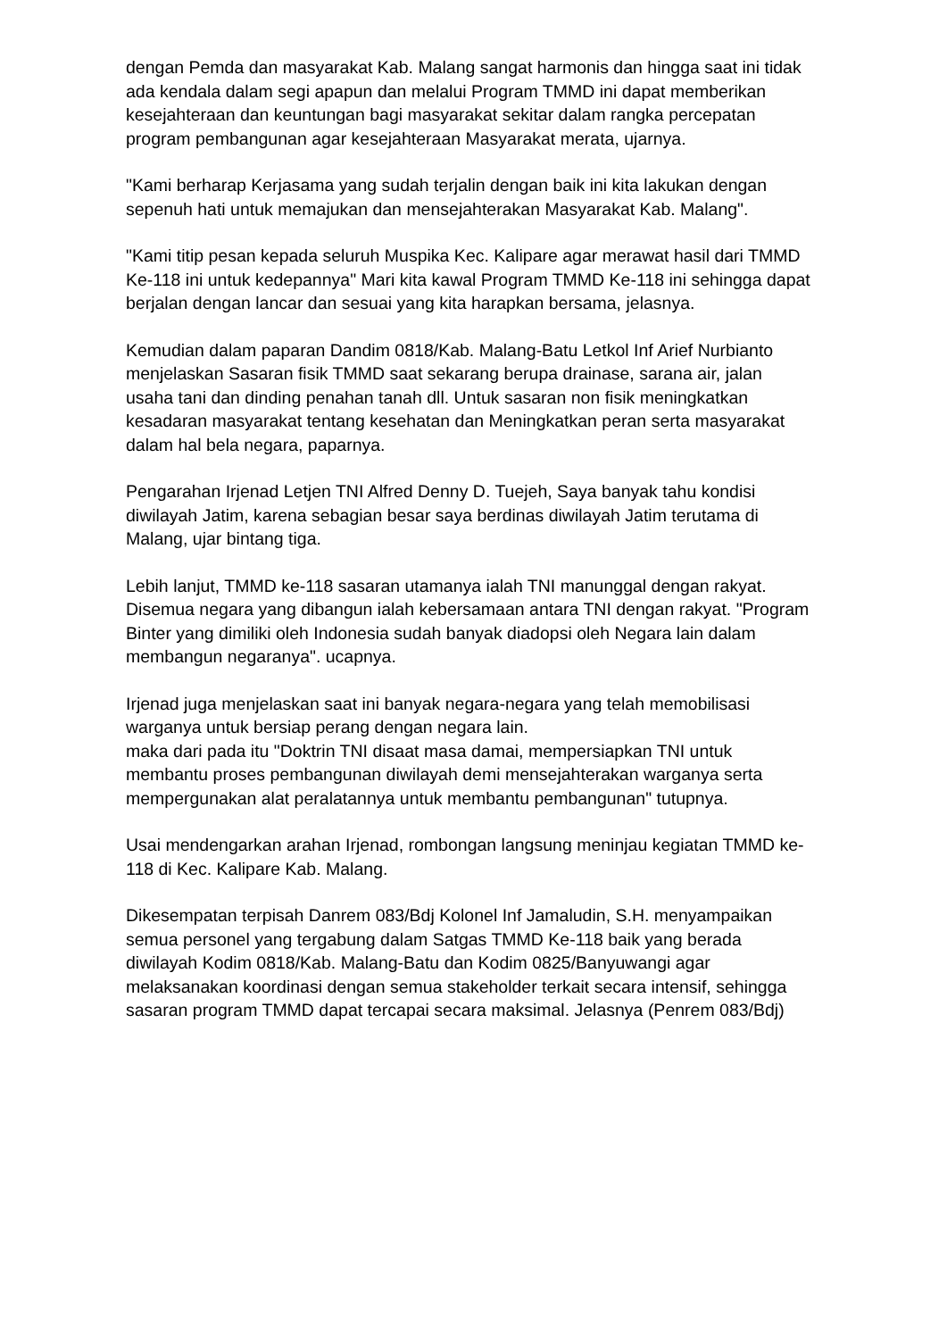dengan Pemda dan masyarakat Kab. Malang sangat harmonis dan hingga saat ini tidak ada kendala dalam segi apapun dan melalui Program TMMD ini dapat memberikan kesejahteraan dan keuntungan bagi masyarakat sekitar dalam rangka percepatan program pembangunan agar kesejahteraan Masyarakat merata, ujarnya.
"Kami berharap Kerjasama yang sudah terjalin dengan baik ini kita lakukan dengan sepenuh hati untuk memajukan dan mensejahterakan Masyarakat Kab. Malang".
"Kami titip pesan kepada seluruh Muspika Kec. Kalipare agar merawat hasil dari TMMD Ke-118 ini untuk kedepannya" Mari kita kawal Program TMMD Ke-118 ini sehingga dapat berjalan dengan lancar dan sesuai yang kita harapkan bersama, jelasnya.
Kemudian dalam paparan Dandim 0818/Kab. Malang-Batu Letkol Inf Arief Nurbianto menjelaskan Sasaran fisik TMMD saat sekarang berupa drainase, sarana air, jalan usaha tani dan dinding penahan tanah dll. Untuk sasaran non fisik meningkatkan kesadaran masyarakat tentang kesehatan dan Meningkatkan peran serta masyarakat dalam hal bela negara, paparnya.
Pengarahan Irjenad Letjen TNI Alfred Denny D. Tuejeh, Saya banyak tahu kondisi diwilayah Jatim, karena sebagian besar saya berdinas diwilayah Jatim terutama di Malang, ujar bintang tiga.
Lebih lanjut, TMMD ke-118 sasaran utamanya ialah TNI manunggal dengan rakyat. Disemua negara yang dibangun ialah kebersamaan antara TNI dengan rakyat. "Program Binter yang dimiliki oleh Indonesia sudah banyak diadopsi oleh Negara lain dalam membangun negaranya". ucapnya.
Irjenad juga menjelaskan saat ini banyak negara-negara yang telah memobilisasi warganya untuk bersiap perang dengan negara lain.
maka dari pada itu "Doktrin TNI disaat masa damai, mempersiapkan TNI untuk membantu proses pembangunan diwilayah demi mensejahterakan warganya serta mempergunakan alat peralatannya untuk membantu pembangunan" tutupnya.
Usai mendengarkan arahan Irjenad, rombongan langsung meninjau kegiatan TMMD ke-118 di Kec. Kalipare Kab. Malang.
Dikesempatan terpisah Danrem 083/Bdj Kolonel Inf Jamaludin, S.H. menyampaikan semua personel yang tergabung dalam Satgas TMMD Ke-118 baik yang berada diwilayah Kodim 0818/Kab. Malang-Batu dan Kodim 0825/Banyuwangi agar melaksanakan koordinasi dengan semua stakeholder terkait secara intensif, sehingga sasaran program TMMD dapat tercapai secara maksimal. Jelasnya (Penrem 083/Bdj)